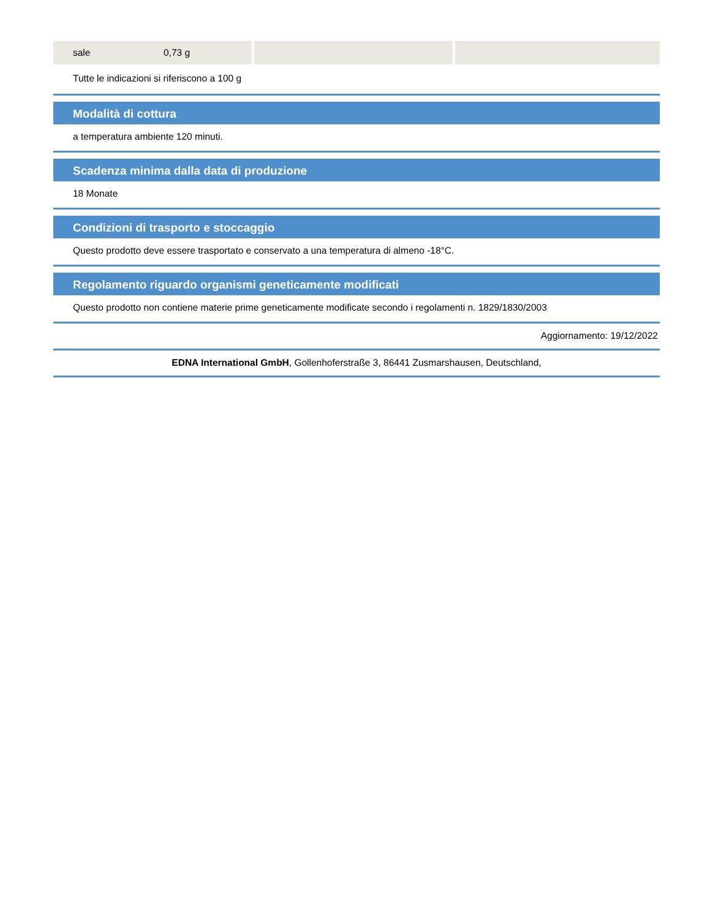| sale 0,73 g | | |
Tutte le indicazioni si riferiscono a 100 g
Modalità di cottura
a temperatura ambiente 120 minuti.
Scadenza minima dalla data di produzione
18 Monate
Condizioni di trasporto e stoccaggio
Questo prodotto deve essere trasportato e conservato a una temperatura di almeno -18°C.
Regolamento riguardo organismi geneticamente modificati
Questo prodotto non contiene materie prime geneticamente modificate secondo i regolamenti n. 1829/1830/2003
Aggiornamento: 19/12/2022
EDNA International GmbH, Gollenhoferstraße 3, 86441 Zusmarshausen, Deutschland,